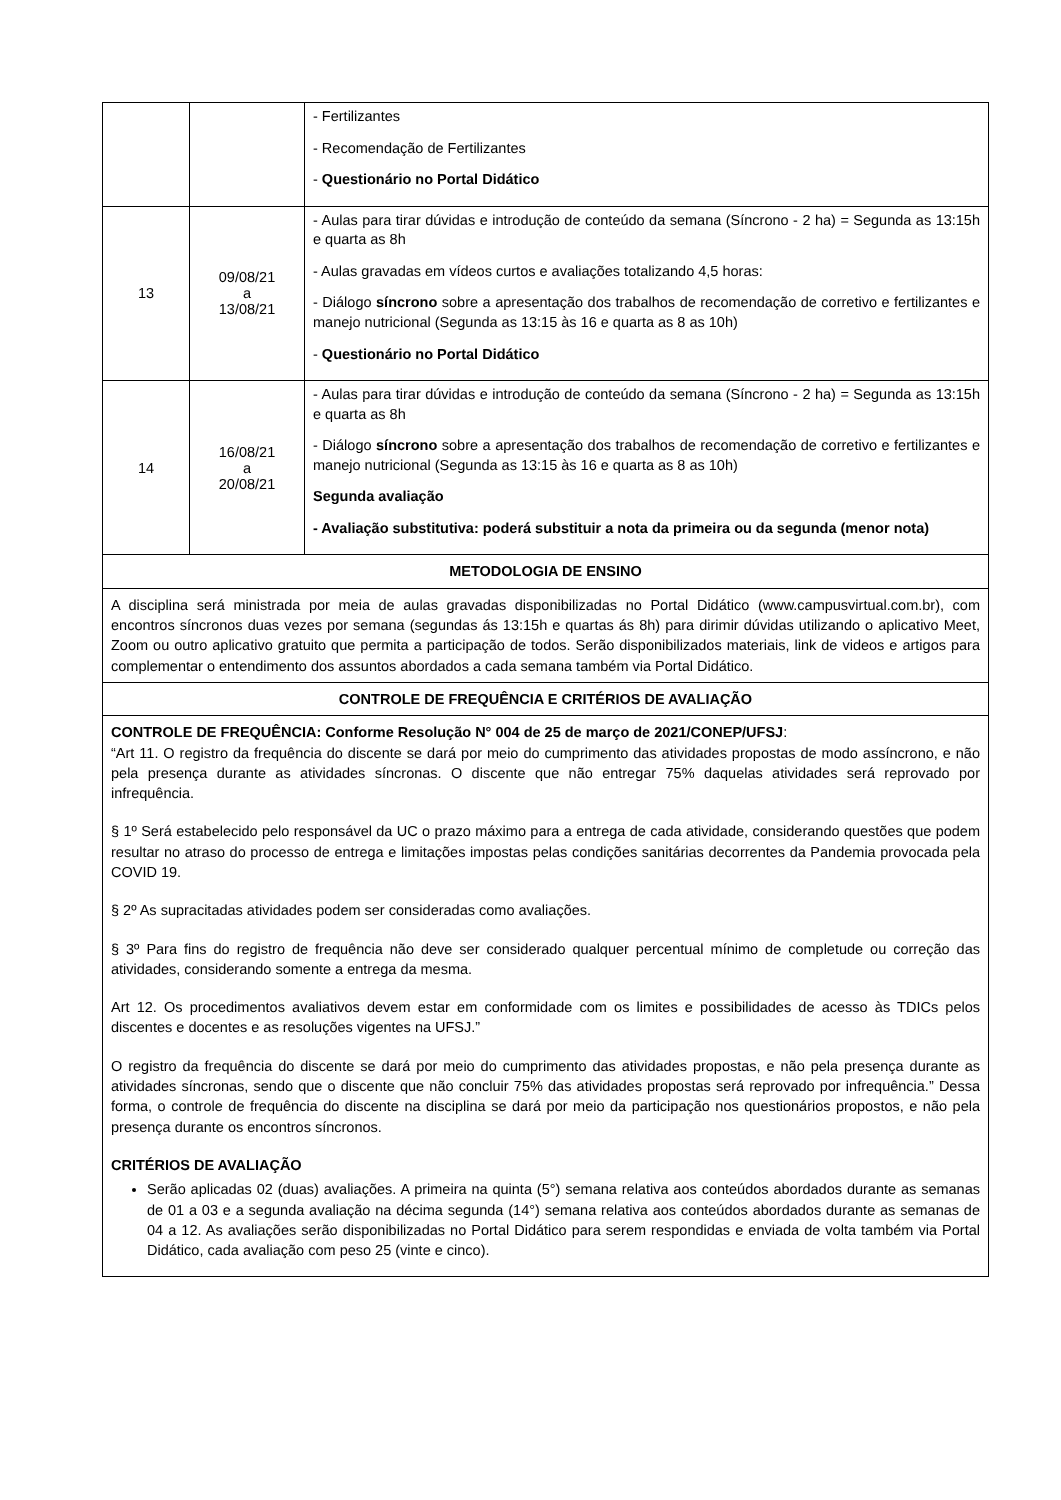| | | - Fertilizantes - Recomendação de Fertilizantes - Questionário no Portal Didático |
| 13 | 09/08/21 a 13/08/21 | - Aulas para tirar dúvidas e introdução de conteúdo da semana (Síncrono - 2 ha) = Segunda as 13:15h e quarta as 8h - Aulas gravadas em vídeos curtos e avaliações totalizando 4,5 horas: - Diálogo síncrono sobre a apresentação dos trabalhos de recomendação de corretivo e fertilizantes e manejo nutricional (Segunda as 13:15 às 16 e quarta as 8 as 10h) - Questionário no Portal Didático |
| 14 | 16/08/21 a 20/08/21 | - Aulas para tirar dúvidas e introdução de conteúdo da semana (Síncrono - 2 ha) = Segunda as 13:15h e quarta as 8h - Diálogo síncrono sobre a apresentação dos trabalhos de recomendação de corretivo e fertilizantes e manejo nutricional (Segunda as 13:15 às 16 e quarta as 8 as 10h) Segunda avaliação - Avaliação substitutiva: poderá substituir a nota da primeira ou da segunda (menor nota) |
METODOLOGIA DE ENSINO
A disciplina será ministrada por meia de aulas gravadas disponibilizadas no Portal Didático (www.campusvirtual.com.br), com encontros síncronos duas vezes por semana (segundas ás 13:15h e quartas ás 8h) para dirimir dúvidas utilizando o aplicativo Meet, Zoom ou outro aplicativo gratuito que permita a participação de todos. Serão disponibilizados materiais, link de videos e artigos para complementar o entendimento dos assuntos abordados a cada semana também via Portal Didático.
CONTROLE DE FREQUÊNCIA E CRITÉRIOS DE AVALIAÇÃO
CONTROLE DE FREQUÊNCIA: Conforme Resolução N° 004 de 25 de março de 2021/CONEP/UFSJ:
“Art 11. O registro da frequência do discente se dará por meio do cumprimento das atividades propostas de modo assíncrono, e não pela presença durante as atividades síncronas. O discente que não entregar 75% daquelas atividades será reprovado por infrequência.
§ 1º Será estabelecido pelo responsável da UC o prazo máximo para a entrega de cada atividade, considerando questões que podem resultar no atraso do processo de entrega e limitações impostas pelas condições sanitárias decorrentes da Pandemia provocada pela COVID 19.
§ 2º As supracitadas atividades podem ser consideradas como avaliações.
§ 3º Para fins do registro de frequência não deve ser considerado qualquer percentual mínimo de completude ou correção das atividades, considerando somente a entrega da mesma.
Art 12. Os procedimentos avaliativos devem estar em conformidade com os limites e possibilidades de acesso às TDICs pelos discentes e docentes e as resoluções vigentes na UFSJ.”
O registro da frequência do discente se dará por meio do cumprimento das atividades propostas, e não pela presença durante as atividades síncronas, sendo que o discente que não concluir 75% das atividades propostas será reprovado por infrequência.” Dessa forma, o controle de frequência do discente na disciplina se dará por meio da participação nos questionários propostos, e não pela presença durante os encontros síncronos.
CRITÉRIOS DE AVALIAÇÃO
Serão aplicadas 02 (duas) avaliações. A primeira na quinta (5°) semana relativa aos conteúdos abordados durante as semanas de 01 a 03 e a segunda avaliação na décima segunda (14°) semana relativa aos conteúdos abordados durante as semanas de 04 a 12. As avaliações serão disponibilizadas no Portal Didático para serem respondidas e enviada de volta também via Portal Didático, cada avaliação com peso 25 (vinte e cinco).